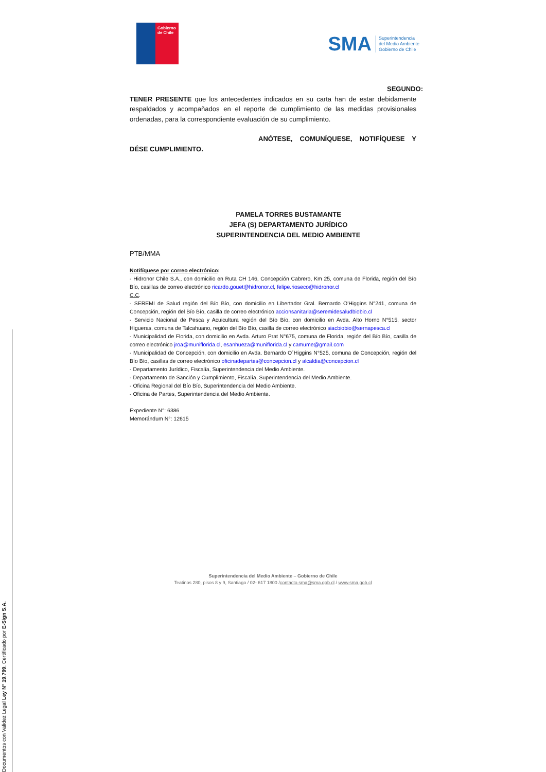Gobierno
de Chile
SMA Superintendencia
del Medio Ambiente
Gobierno de Chile
SEGUNDO: TENER PRESENTE que los antecedentes indicados en su carta han de estar debidamente respaldados y acompañados en el reporte de cumplimiento de las medidas provisionales ordenadas, para la correspondiente evaluación de su cumplimiento.
ANÓTESE, COMUNÍQUESE, NOTIFÍQUESE Y DÉSE CUMPLIMIENTO.
PAMELA TORRES BUSTAMANTE
JEFA (S) DEPARTAMENTO JURÍDICO
SUPERINTENDENCIA DEL MEDIO AMBIENTE
PTB/MMA
Notifíquese por correo electrónico:
- Hidronor Chile S.A., con domicilio en Ruta CH 146, Concepción Cabrero, Km 25, comuna de Florida, región del Bío Bío, casillas de correo electrónico ricardo.gouet@hidronor.cl, felipe.rioseco@hidronor.cl
C.C.
- SEREMI de Salud región del Bío Bío, con domicilio en Libertador Gral. Bernardo O'Higgins N°241, comuna de Concepción, región del Bío Bío, casilla de correo electrónico accionsanitaria@seremidesaludbiobio.cl
- Servicio Nacional de Pesca y Acuicultura región del Bío Bío, con domicilio en Avda. Alto Horno N°515, sector Higueras, comuna de Talcahuano, región del Bío Bío, casilla de correo electrónico siacbiobio@sernapesca.cl
- Municipalidad de Florida, con domicilio en Avda. Arturo Prat N°675, comuna de Florida, región del Bío Bío, casilla de correo electrónico jroa@muniflorida.cl, esanhueza@muniflorida.cl y camume@gmail.com
- Municipalidad de Concepción, con domicilio en Avda. Bernardo O´Higgins N°525, comuna de Concepción, región del Bío Bío, casillas de correo electrónico oficinadepartes@concepcion.cl y alcaldia@concepcion.cl
- Departamento Jurídico, Fiscalía, Superintendencia del Medio Ambiente.
- Departamento de Sanción y Cumplimiento, Fiscalía, Superintendencia del Medio Ambiente.
- Oficina Regional del Bío Bío, Superintendencia del Medio Ambiente.
- Oficina de Partes, Superintendencia del Medio Ambiente.
Expediente N°: 6386
Memorándum N°: 12615
Superintendencia del Medio Ambiente – Gobierno de Chile
Teatinos 280, pisos 8 y 9, Santiago / 02- 617 1800 /contacto.sma@sma.gob.cl / www.sma.gob.cl
Documentos con Validez Legal Ley N° 19.799. Certificado por E-Sign S.A.